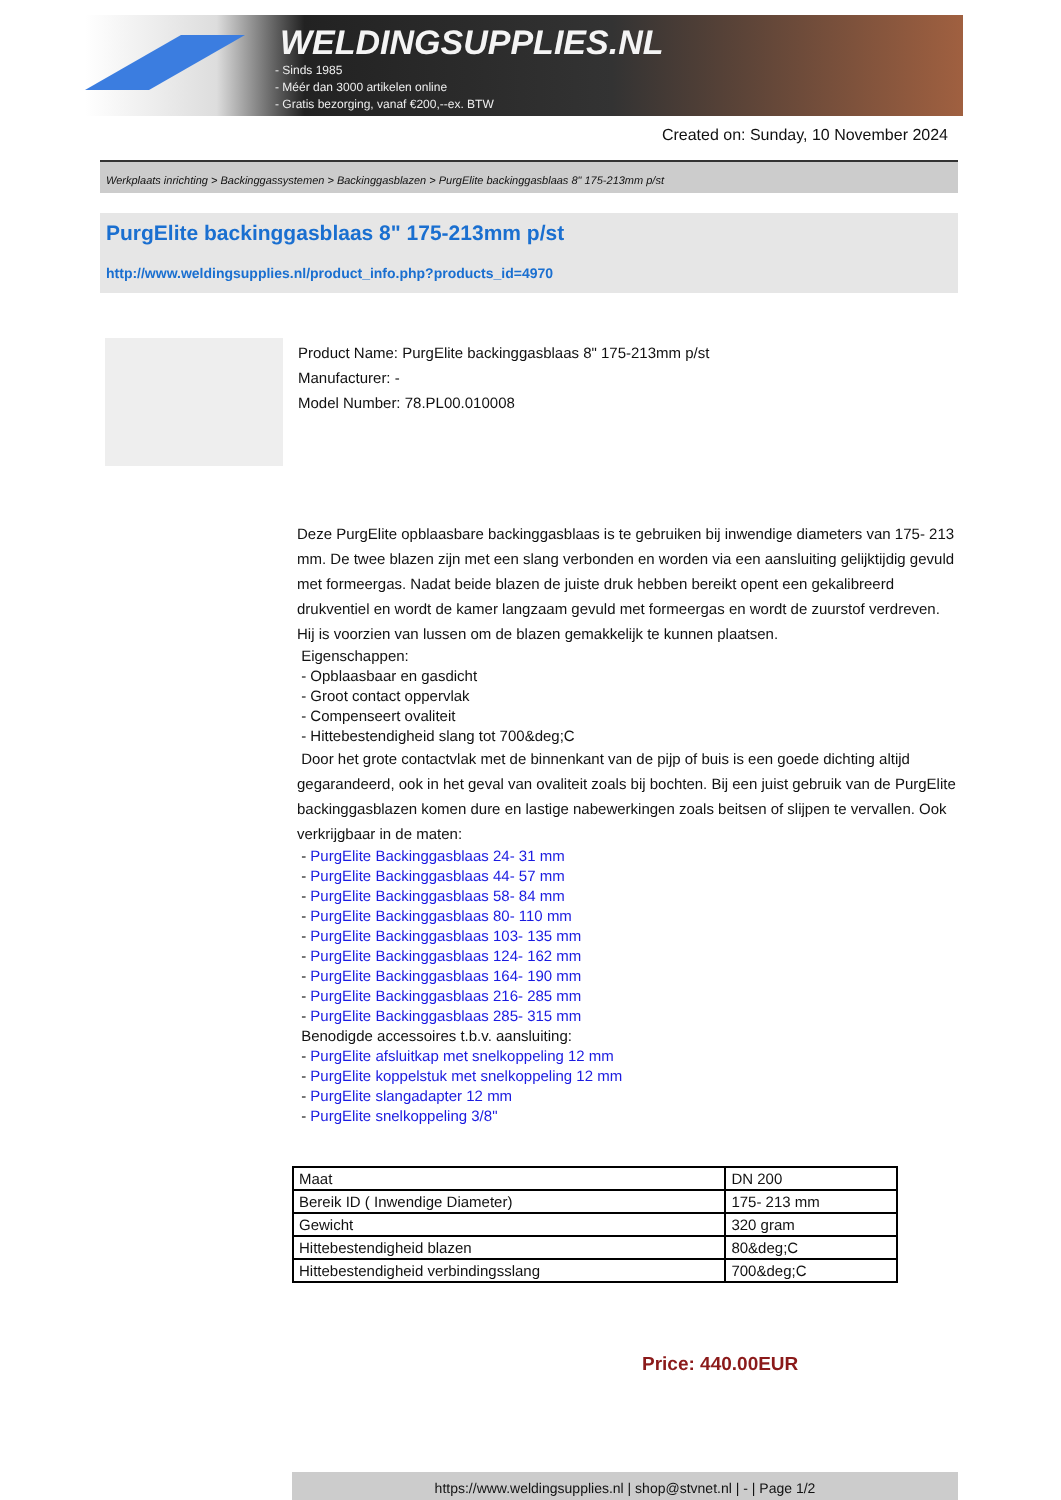WELDINGSUPPLIES.NL
- Sinds 1985
- Méér dan 3000 artikelen online
- Gratis bezorging, vanaf €200,--ex. BTW
Created on: Sunday, 10 November 2024
Werkplaats inrichting > Backinggassystemen > Backinggasblazen > PurgElite backinggasblaas 8" 175-213mm p/st
PurgElite backinggasblaas 8" 175-213mm p/st
http://www.weldingsupplies.nl/product_info.php?products_id=4970
Product Name: PurgElite backinggasblaas 8" 175-213mm p/st
Manufacturer: -
Model Number: 78.PL00.010008
Deze PurgElite opblaasbare backinggasblaas is te gebruiken bij inwendige diameters van 175- 213 mm. De twee blazen zijn met een slang verbonden en worden via een aansluiting gelijktijdig gevuld met formeergas. Nadat beide blazen de juiste druk hebben bereikt opent een gekalibreerd drukventiel en wordt de kamer langzaam gevuld met formeergas en wordt de zuurstof verdreven. Hij is voorzien van lussen om de blazen gemakkelijk te kunnen plaatsen.
Eigenschappen:
- Opblaasbaar en gasdicht
- Groot contact oppervlak
- Compenseert ovaliteit
- Hittebestendigheid slang tot 700&deg;C
Door het grote contactvlak met de binnenkant van de pijp of buis is een goede dichting altijd gegarandeerd, ook in het geval van ovaliteit zoals bij bochten. Bij een juist gebruik van de PurgElite backinggasblazen komen dure en lastige nabewerkingen zoals beitsen of slijpen te vervallen. Ook verkrijgbaar in de maten:
- PurgElite Backinggasblaas 24- 31 mm
- PurgElite Backinggasblaas 44- 57 mm
- PurgElite Backinggasblaas 58- 84 mm
- PurgElite Backinggasblaas 80- 110 mm
- PurgElite Backinggasblaas 103- 135 mm
- PurgElite Backinggasblaas 124- 162 mm
- PurgElite Backinggasblaas 164- 190 mm
- PurgElite Backinggasblaas 216- 285 mm
- PurgElite Backinggasblaas 285- 315 mm
Benodigde accessoires t.b.v. aansluiting:
- PurgElite afsluitkap met snelkoppeling 12 mm
- PurgElite koppelstuk met snelkoppeling 12 mm
- PurgElite slangadapter 12 mm
- PurgElite snelkoppeling 3/8"
| Maat | DN 200 |
| Bereik ID ( Inwendige Diameter) | 175- 213 mm |
| Gewicht | 320 gram |
| Hittebestendigheid blazen | 80&deg;C |
| Hittebestendigheid verbindingsslang | 700&deg;C |
Price: 440.00EUR
https://www.weldingsupplies.nl | shop@stvnet.nl | - | Page 1/2